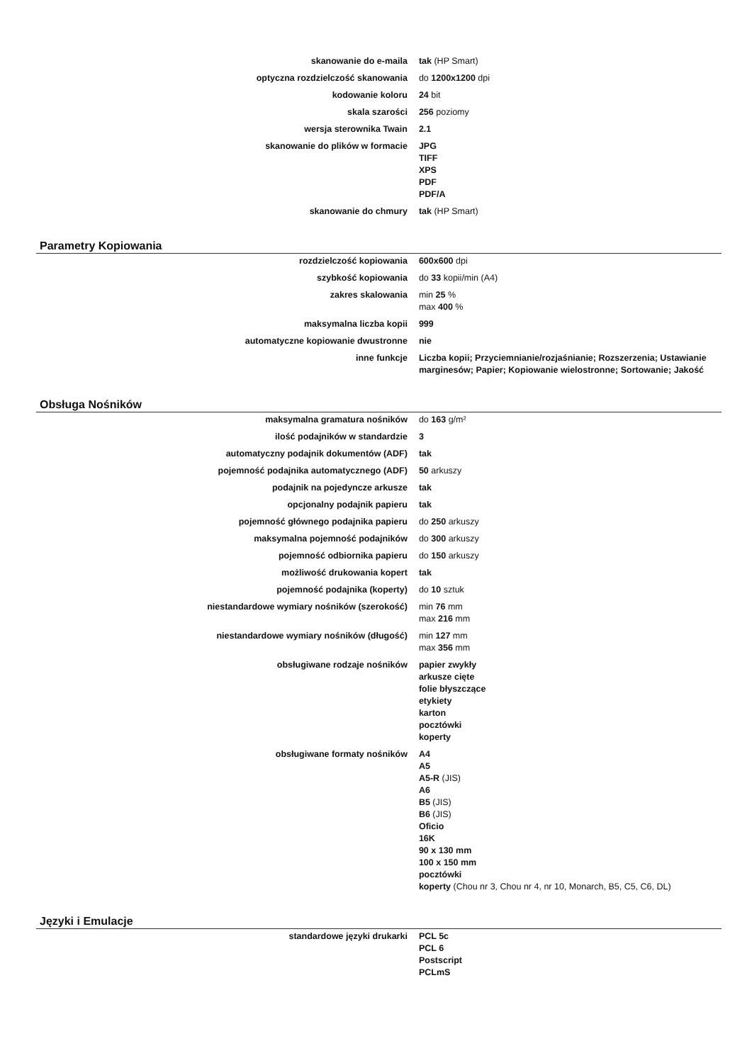| skanowanie do e-maila | tak (HP Smart) |
| optyczna rozdzielczość skanowania | do 1200x1200 dpi |
| kodowanie koloru | 24 bit |
| skala szarości | 256 poziomy |
| wersja sterownika Twain | 2.1 |
| skanowanie do plików w formacie | JPG TIFF XPS PDF PDF/A |
| skanowanie do chmury | tak (HP Smart) |
Parametry Kopiowania
| rozdzielczość kopiowania | 600x600 dpi |
| szybkość kopiowania | do 33 kopii/min (A4) |
| zakres skalowania | min 25 % max 400 % |
| maksymalna liczba kopii | 999 |
| automatyczne kopiowanie dwustronne | nie |
| inne funkcje | Liczba kopii; Przyciemnianie/rozjaśnianie; Rozszerzenia; Ustawianie marginesów; Papier; Kopiowanie wielostronne; Sortowanie; Jakość |
Obsługa Nośników
| maksymalna gramatura nośników | do 163 g/m² |
| ilość podajników w standardzie | 3 |
| automatyczny podajnik dokumentów (ADF) | tak |
| pojemność podajnika automatycznego (ADF) | 50 arkuszy |
| podajnik na pojedyncze arkusze | tak |
| opcjonalny podajnik papieru | tak |
| pojemność głównego podajnika papieru | do 250 arkuszy |
| maksymalna pojemność podajników | do 300 arkuszy |
| pojemność odbiornika papieru | do 150 arkuszy |
| możliwość drukowania kopert | tak |
| pojemność podajnika (koperty) | do 10 sztuk |
| niestandardowe wymiary nośników (szerokość) | min 76 mm max 216 mm |
| niestandardowe wymiary nośników (długość) | min 127 mm max 356 mm |
| obsługiwane rodzaje nośników | papier zwykły arkusze cięte folie błyszczące etykiety karton pocztówki koperty |
| obsługiwane formaty nośników | A4 A5 A5-R (JIS) A6 B5 (JIS) B6 (JIS) Oficio 16K 90 x 130 mm 100 x 150 mm pocztówki koperty (Chou nr 3, Chou nr 4, nr 10, Monarch, B5, C5, C6, DL) |
Języki i Emulacje
| standardowe języki drukarki | PCL 5c PCL 6 Postscript PCLmS |